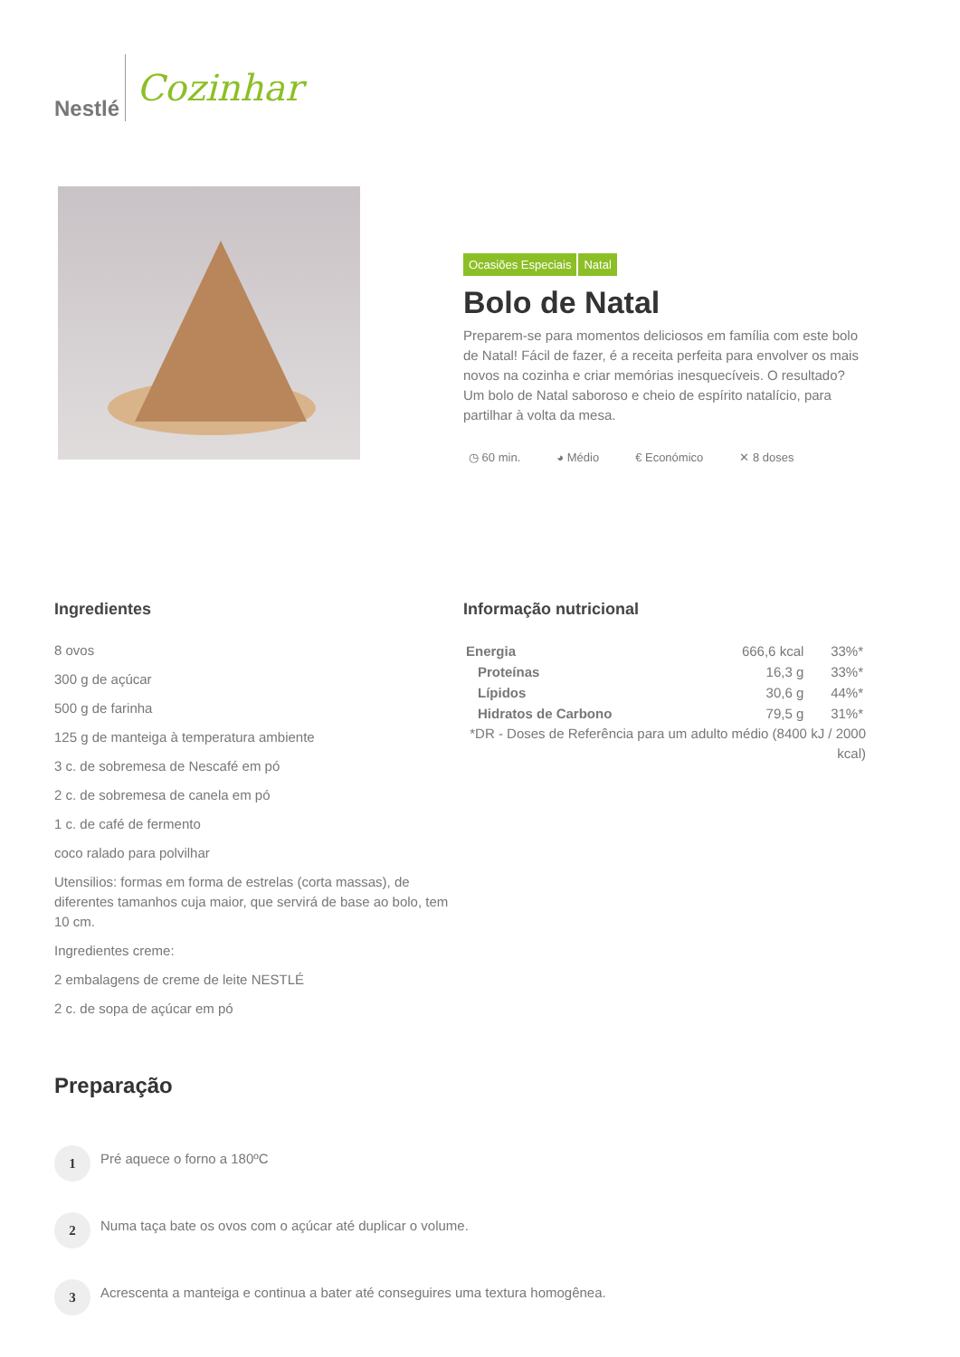Nestlé
Cozinhar
Ocasiões Especiais Natal
Bolo de Natal
Preparem-se para momentos deliciosos em família com este bolo de Natal! Fácil de fazer, é a receita perfeita para envolver os mais novos na cozinha e criar memórias inesquecíveis. O resultado? Um bolo de Natal saboroso e cheio de espírito natalício, para partilhar à volta da mesa.
◷ 60 min. ◕ Médio € Económico ✕ 8 doses
Ingredientes
8 ovos
300 g de açúcar
500 g de farinha
125 g de manteiga à temperatura ambiente
3 c. de sobremesa de Nescafé em pó
2 c. de sobremesa de canela em pó
1 c. de café de fermento
coco ralado para polvilhar
Utensilios: formas em forma de estrelas (corta massas), de diferentes tamanhos cuja maior, que servirá de base ao bolo, tem 10 cm.
Ingredientes creme:
2 embalagens de creme de leite NESTLÉ
2 c. de sopa de açúcar em pó
Informação nutricional
| Energia | 666,6 kcal | 33%* |
| Proteínas | 16,3 g | 33%* |
| Lípidos | 30,6 g | 44%* |
| Hidratos de Carbono | 79,5 g | 31%* |
*DR - Doses de Referência para um adulto médio (8400 kJ / 2000 kcal)
Preparação
1
Pré aquece o forno a 180ºC
2
Numa taça bate os ovos com o açúcar até duplicar o volume.
3
Acrescenta a manteiga e continua a bater até conseguires uma textura homogênea.